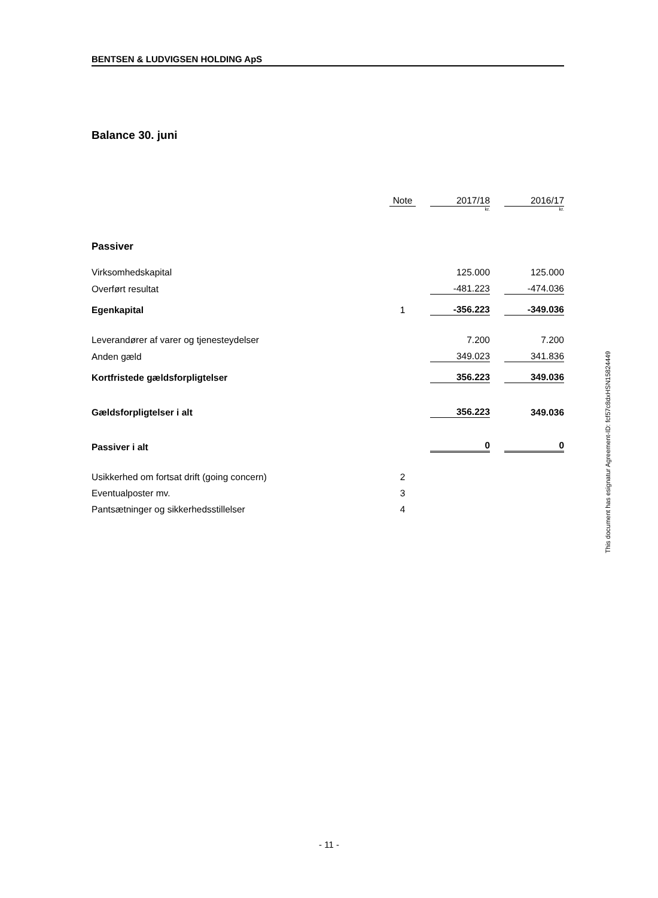BENTSEN & LUDVIGSEN HOLDING ApS
Balance 30. juni
| | Note | | 2017/18 | | 2016/17 |
| | | | kr. | | kr. |
| Passiver | | | | | |
| Virksomhedskapital | | | 125.000 | | 125.000 |
| Overført resultat | | | -481.223 | | -474.036 |
| Egenkapital | 1 | | -356.223 | | -349.036 |
| Leverandører af varer og tjenesteydelser | | | 7.200 | | 7.200 |
| Anden gæld | | | 349.023 | | 341.836 |
| Kortfristede gældsforpligtelser | | | 356.223 | | 349.036 |
| Gældsforpligtelser i alt | | | 356.223 | | 349.036 |
| Passiver i alt | | | 0 | | 0 |
| Usikkerhed om fortsat drift (going concern) | 2 | | | | |
| Eventualposter mv. | 3 | | | | |
| Pantsætninger og sikkerhedsstillelser | 4 | | | | |
This document has esignatur Agreement-ID: fcf57c8dxHSN15824449
- 11 -